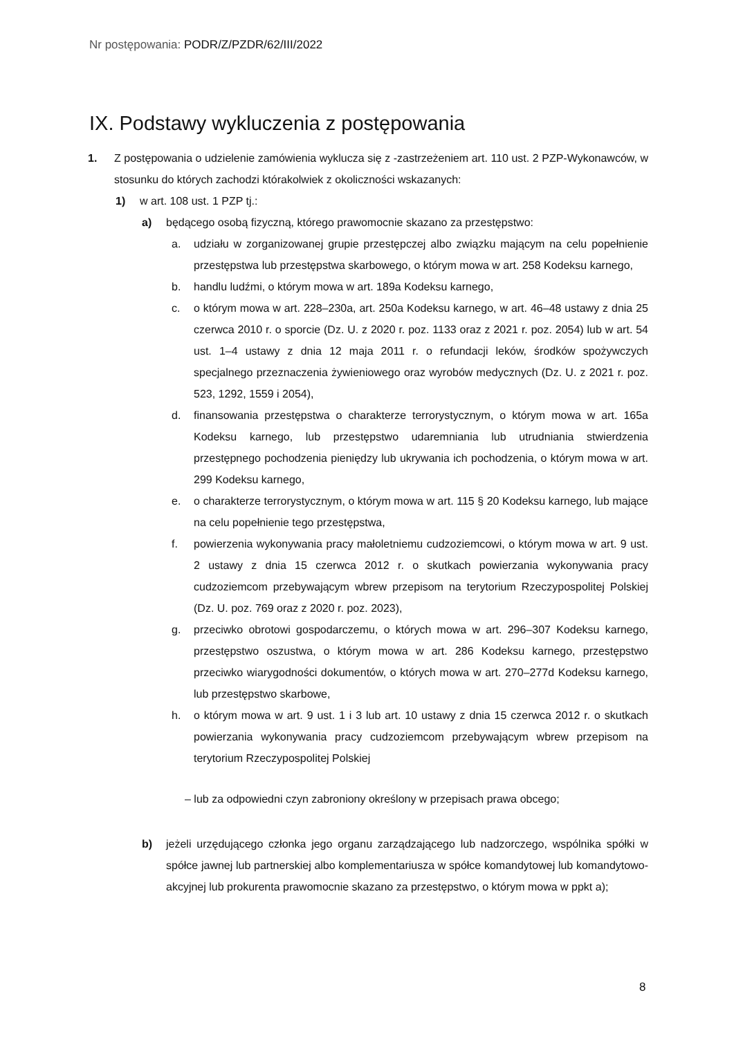Nr postępowania: PODR/Z/PZDR/62/III/2022
IX. Podstawy wykluczenia z postępowania
1. Z postępowania o udzielenie zamówienia wyklucza się z -zastrzeżeniem art. 110 ust. 2 PZP-Wykonawców, w stosunku do których zachodzi którakolwiek z okoliczności wskazanych:
1) w art. 108 ust. 1 PZP tj.:
a) będącego osobą fizyczną, którego prawomocnie skazano za przestępstwo:
a. udziału w zorganizowanej grupie przestępczej albo związku mającym na celu popełnienie przestępstwa lub przestępstwa skarbowego, o którym mowa w art. 258 Kodeksu karnego,
b. handlu ludźmi, o którym mowa w art. 189a Kodeksu karnego,
c. o którym mowa w art. 228–230a, art. 250a Kodeksu karnego, w art. 46–48 ustawy z dnia 25 czerwca 2010 r. o sporcie (Dz. U. z 2020 r. poz. 1133 oraz z 2021 r. poz. 2054) lub w art. 54 ust. 1–4 ustawy z dnia 12 maja 2011 r. o refundacji leków, środków spożywczych specjalnego przeznaczenia żywieniowego oraz wyrobów medycznych (Dz. U. z 2021 r. poz. 523, 1292, 1559 i 2054),
d. finansowania przestępstwa o charakterze terrorystycznym, o którym mowa w art. 165a Kodeksu karnego, lub przestępstwo udaremniania lub utrudniania stwierdzenia przestępnego pochodzenia pieniędzy lub ukrywania ich pochodzenia, o którym mowa w art. 299 Kodeksu karnego,
e. o charakterze terrorystycznym, o którym mowa w art. 115 § 20 Kodeksu karnego, lub mające na celu popełnienie tego przestępstwa,
f. powierzenia wykonywania pracy małoletniemu cudzoziemcowi, o którym mowa w art. 9 ust. 2 ustawy z dnia 15 czerwca 2012 r. o skutkach powierzania wykonywania pracy cudzoziemcom przebywającym wbrew przepisom na terytorium Rzeczypospolitej Polskiej (Dz. U. poz. 769 oraz z 2020 r. poz. 2023),
g. przeciwko obrotowi gospodarczemu, o których mowa w art. 296–307 Kodeksu karnego, przestępstwo oszustwa, o którym mowa w art. 286 Kodeksu karnego, przestępstwo przeciwko wiarygodności dokumentów, o których mowa w art. 270–277d Kodeksu karnego, lub przestępstwo skarbowe,
h. o którym mowa w art. 9 ust. 1 i 3 lub art. 10 ustawy z dnia 15 czerwca 2012 r. o skutkach powierzania wykonywania pracy cudzoziemcom przebywającym wbrew przepisom na terytorium Rzeczypospolitej Polskiej
– lub za odpowiedni czyn zabroniony określony w przepisach prawa obcego;
b) jeżeli urzędującego członka jego organu zarządzającego lub nadzorczego, wspólnika spółki w spółce jawnej lub partnerskiej albo komplementariusza w spółce komandytowej lub komandytowo-akcyjnej lub prokurenta prawomocnie skazano za przestępstwo, o którym mowa w ppkt a);
8